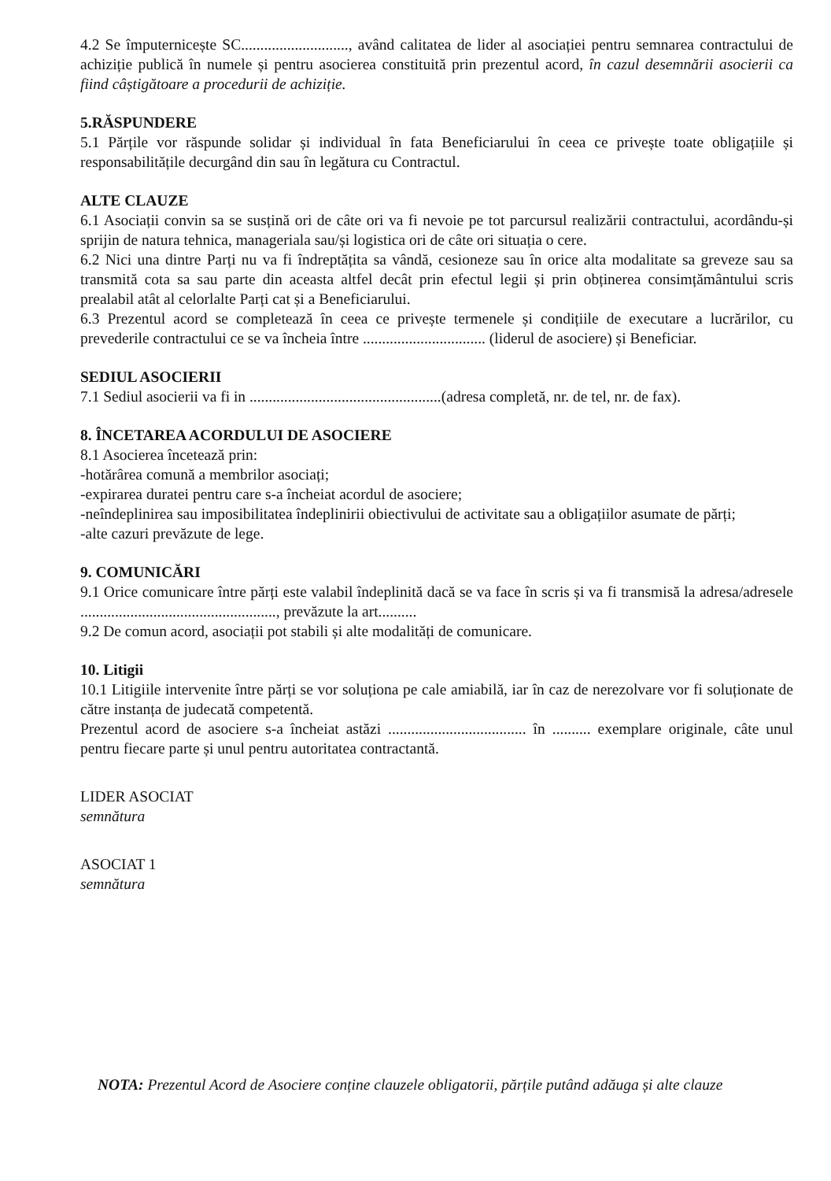4.2 Se împuternicește SC............................, având calitatea de lider al asociației pentru semnarea contractului de achiziție publică în numele și pentru asocierea constituită prin prezentul acord, în cazul desemnării asocierii ca fiind câștigătoare a procedurii de achiziție.
5.RĂSPUNDERE
5.1 Părțile vor răspunde solidar și individual în fata Beneficiarului în ceea ce privește toate obligațiile și responsabilitățile decurgând din sau în legătura cu Contractul.
ALTE CLAUZE
6.1 Asociații convin sa se susțină ori de câte ori va fi nevoie pe tot parcursul realizării contractului, acordându-și sprijin de natura tehnica, manageriala sau/și logistica ori de câte ori situația o cere.
6.2 Nici una dintre Parți nu va fi îndreptățita sa vândă, cesioneze sau în orice alta modalitate sa greveze sau sa transmită cota sa sau parte din aceasta altfel decât prin efectul legii și prin obținerea consimțământului scris prealabil atât al celorlalte Parți cat și a Beneficiarului.
6.3 Prezentul acord se completează în ceea ce privește termenele și condițiile de executare a lucrărilor, cu prevederile contractului ce se va încheia între ................................ (liderul de asociere) și Beneficiar.
SEDIUL ASOCIERII
7.1 Sediul asocierii va fi in ..................................................(adresa completă, nr. de tel, nr. de fax).
8. ÎNCETAREA ACORDULUI DE ASOCIERE
8.1 Asocierea încetează prin:
-hotărârea comună a membrilor asociați;
-expirarea duratei pentru care s-a încheiat acordul de asociere;
-neîndeplinirea sau imposibilitatea îndeplinirii obiectivului de activitate sau a obligațiilor asumate de părți;
-alte cazuri prevăzute de lege.
9. COMUNICĂRI
9.1 Orice comunicare între părți este valabil îndeplinită dacă se va face în scris și va fi transmisă la adresa/adresele ..................................................., prevăzute la art..........
9.2 De comun acord, asociații pot stabili și alte modalități de comunicare.
10. Litigii
10.1 Litigiile intervenite între părți se vor soluționa pe cale amiabilă, iar în caz de nerezolvare vor fi soluționate de către instanța de judecată competentă.
Prezentul acord de asociere s-a încheiat astăzi .................................... în .......... exemplare originale, câte unul pentru fiecare parte și unul pentru autoritatea contractantă.
LIDER ASOCIAT
semnătura
ASOCIAT 1
semnătura
NOTA: Prezentul Acord de Asociere conține clauzele obligatorii, părțile putând adăuga și alte clauze